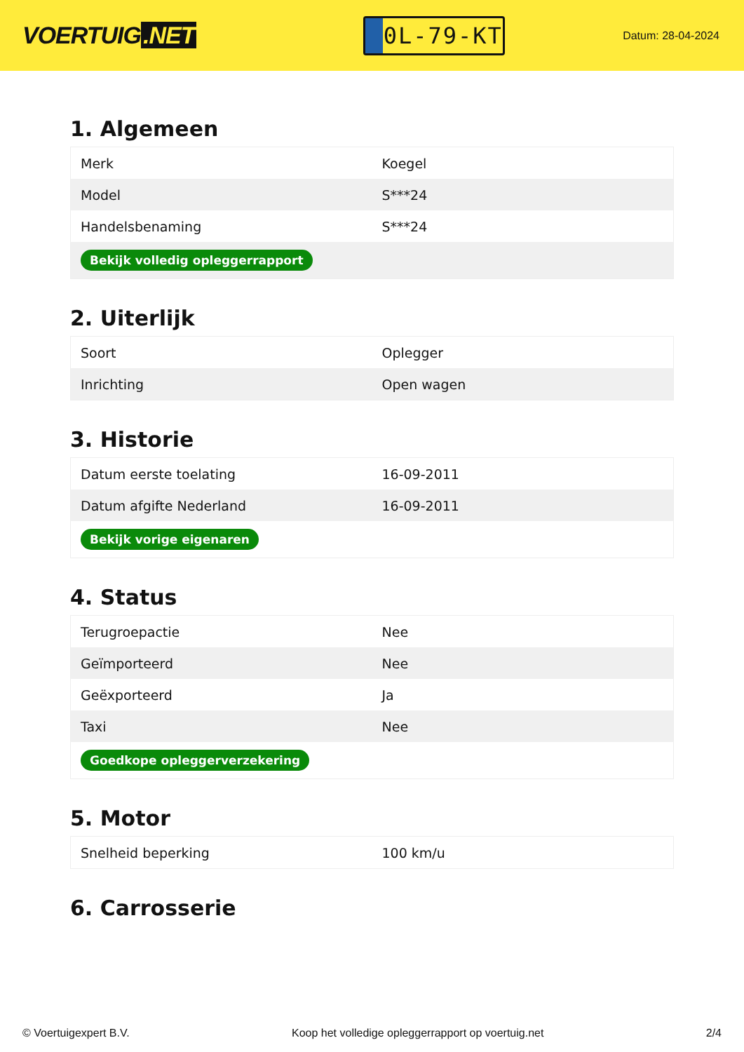VOERTUIG.NET
0L-79-KT
Datum: 28-04-2024
1. Algemeen
| Merk | Koegel |
| Model | S***24 |
| Handelsbenaming | S***24 |
| Bekijk volledig opleggerrapport | |
2. Uiterlijk
| Soort | Oplegger |
| Inrichting | Open wagen |
3. Historie
| Datum eerste toelating | 16-09-2011 |
| Datum afgifte Nederland | 16-09-2011 |
| Bekijk vorige eigenaren | |
4. Status
| Terugroepactie | Nee |
| Geïmporteerd | Nee |
| Geëxporteerd | Ja |
| Taxi | Nee |
| Goedkope opleggerverzekering | |
5. Motor
| Snelheid beperking | 100 km/u |
6. Carrosserie
© Voertuigexpert B.V. Koop het volledige opleggerrapport op voertuig.net 2/4